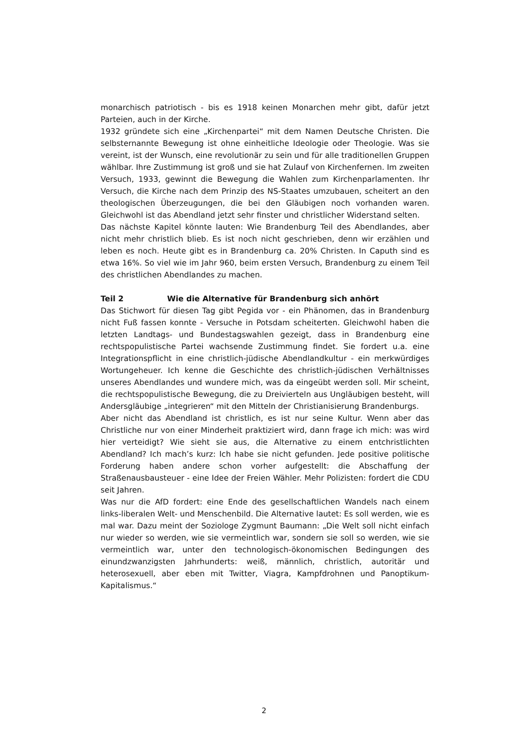monarchisch patriotisch - bis es 1918 keinen Monarchen mehr gibt, dafür jetzt Parteien, auch in der Kirche.
1932 gründete sich eine „Kirchenpartei“ mit dem Namen Deutsche Christen. Die selbsternannte Bewegung ist ohne einheitliche Ideologie oder Theologie. Was sie vereint, ist der Wunsch, eine revolutionär zu sein und für alle traditionellen Gruppen wählbar. Ihre Zustimmung ist groß und sie hat Zulauf von Kirchenfernen. Im zweiten Versuch, 1933, gewinnt die Bewegung die Wahlen zum Kirchenparlamenten. Ihr Versuch, die Kirche nach dem Prinzip des NS-Staates umzubauen, scheitert an den theologischen Überzeugungen, die bei den Gläubigen noch vorhanden waren. Gleichwohl ist das Abendland jetzt sehr finster und christlicher Widerstand selten.
Das nächste Kapitel könnte lauten: Wie Brandenburg Teil des Abendlandes, aber nicht mehr christlich blieb. Es ist noch nicht geschrieben, denn wir erzählen und leben es noch. Heute gibt es in Brandenburg ca. 20% Christen. In Caputh sind es etwa 16%. So viel wie im Jahr 960, beim ersten Versuch, Brandenburg zu einem Teil des christlichen Abendlandes zu machen.
Teil 2 Wie die Alternative für Brandenburg sich anhört
Das Stichwort für diesen Tag gibt Pegida vor - ein Phänomen, das in Brandenburg nicht Fuß fassen konnte - Versuche in Potsdam scheiterten. Gleichwohl haben die letzten Landtags- und Bundestagswahlen gezeigt, dass in Brandenburg eine rechtspopulistische Partei wachsende Zustimmung findet. Sie fordert u.a. eine Integrationspflicht in eine christlich-jüdische Abendlandkultur - ein merkwürdiges Wortungeheuer. Ich kenne die Geschichte des christlich-jüdischen Verhältnisses unseres Abendlandes und wundere mich, was da eingeübt werden soll. Mir scheint, die rechtspopulistische Bewegung, die zu Dreivierteln aus Ungläubigen besteht, will Andersgläubige „integrieren“ mit den Mitteln der Christianisierung Brandenburgs.
Aber nicht das Abendland ist christlich, es ist nur seine Kultur. Wenn aber das Christliche nur von einer Minderheit praktiziert wird, dann frage ich mich: was wird hier verteidigt? Wie sieht sie aus, die Alternative zu einem entchristlichten Abendland? Ich mach’s kurz: Ich habe sie nicht gefunden. Jede positive politische Forderung haben andere schon vorher aufgestellt: die Abschaffung der Straßenausbausteuer - eine Idee der Freien Wähler. Mehr Polizisten: fordert die CDU seit Jahren.
Was nur die AfD fordert: eine Ende des gesellschaftlichen Wandels nach einem links-liberalen Welt- und Menschenbild. Die Alternative lautet: Es soll werden, wie es mal war. Dazu meint der Soziologe Zygmunt Baumann: „Die Welt soll nicht einfach nur wieder so werden, wie sie vermeintlich war, sondern sie soll so werden, wie sie vermeintlich war, unter den technologisch-ökonomischen Bedingungen des einundzwanzigsten Jahrhunderts: weiß, männlich, christlich, autoritär und heterosexuell, aber eben mit Twitter, Viagra, Kampfdrohnen und Panoptikum-Kapitalismus.“
2